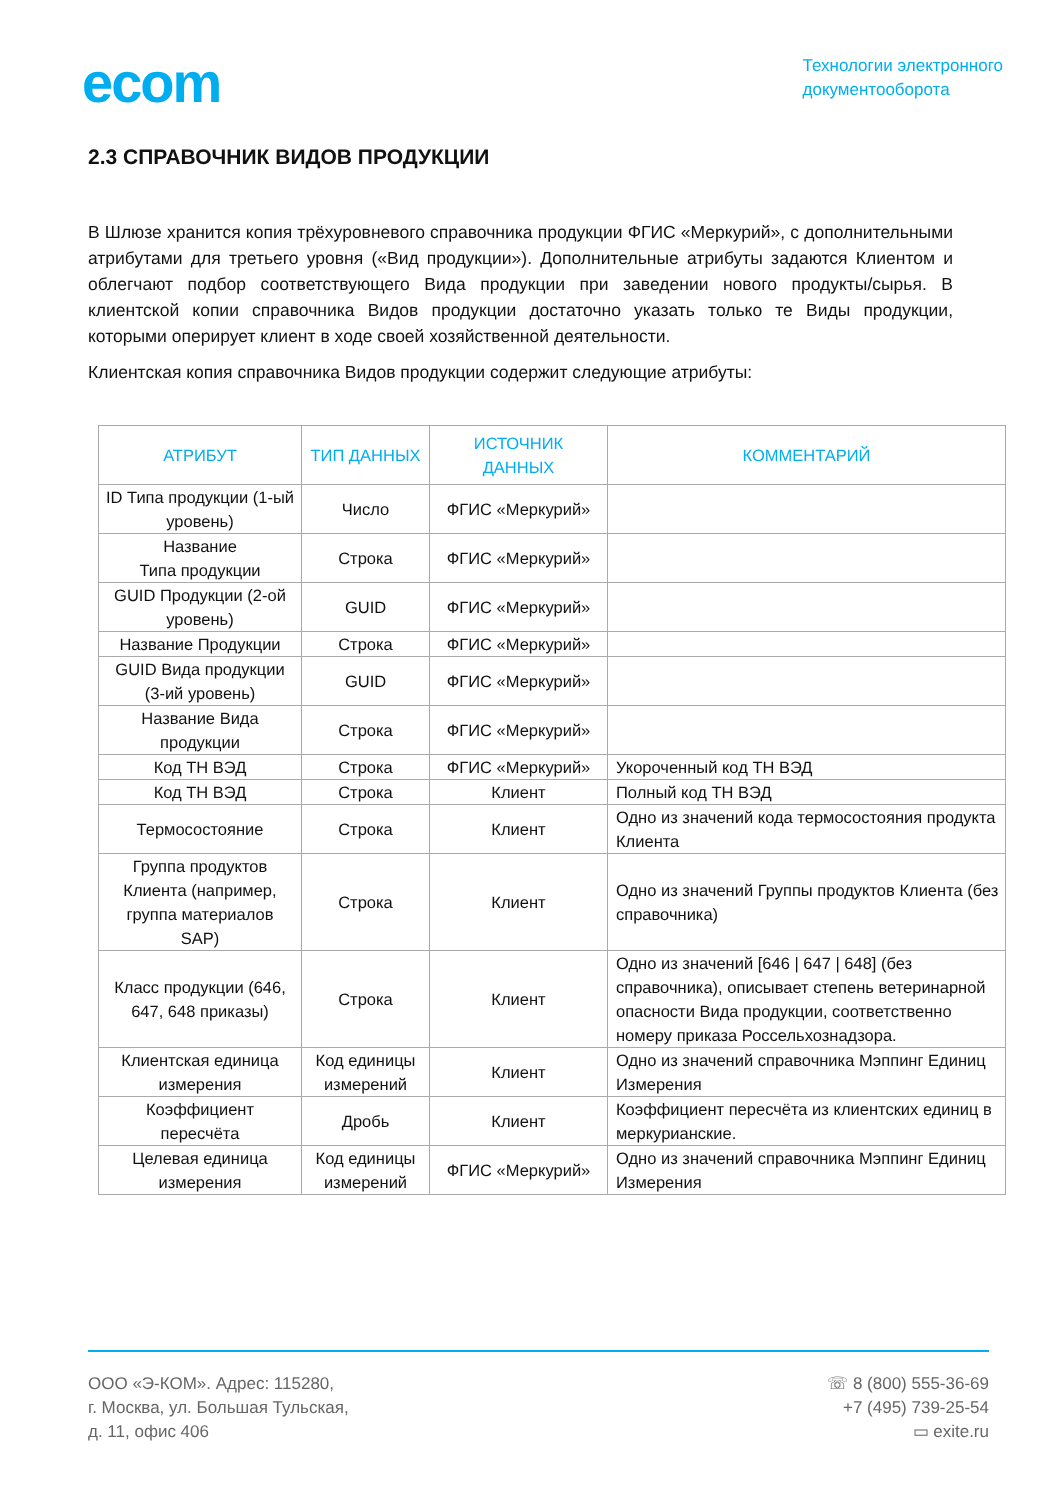ecom
Технологии электронного
документооборота
2.3 СПРАВОЧНИК ВИДОВ ПРОДУКЦИИ
В Шлюзе хранится копия трёхуровневого справочника продукции ФГИС «Меркурий», с дополнительными атрибутами для третьего уровня («Вид продукции»). Дополнительные атрибуты задаются Клиентом и облегчают подбор соответствующего Вида продукции при заведении нового продукты/сырья. В клиентской копии справочника Видов продукции достаточно указать только те Виды продукции, которыми оперирует клиент в ходе своей хозяйственной деятельности.
Клиентская копия справочника Видов продукции содержит следующие атрибуты:
| АТРИБУТ | ТИП ДАННЫХ | ИСТОЧНИК ДАННЫХ | КОММЕНТАРИЙ |
| --- | --- | --- | --- |
| ID Типа продукции (1-ый уровень) | Число | ФГИС «Меркурий» | |
| Название Типа продукции | Строка | ФГИС «Меркурий» | |
| GUID Продукции (2-ой уровень) | GUID | ФГИС «Меркурий» | |
| Название Продукции | Строка | ФГИС «Меркурий» | |
| GUID Вида продукции (3-ий уровень) | GUID | ФГИС «Меркурий» | |
| Название Вида продукции | Строка | ФГИС «Меркурий» | |
| Код ТН ВЭД | Строка | ФГИС «Меркурий» | Укороченный код ТН ВЭД |
| Код ТН ВЭД | Строка | Клиент | Полный код ТН ВЭД |
| Термосостояние | Строка | Клиент | Одно из значений кода термосостояния продукта Клиента |
| Группа продуктов Клиента (например, группа материалов SAP) | Строка | Клиент | Одно из значений Группы продуктов Клиента (без справочника) |
| Класс продукции (646, 647, 648 приказы) | Строка | Клиент | Одно из значений [646 / 647 / 648] (без справочника), описывает степень ветеринарной опасности Вида продукции, соответственно номеру приказа Россельхознадзора. |
| Клиентская единица измерения | Код единицы измерений | Клиент | Одно из значений справочника Мэппинг Единиц Измерения |
| Коэффициент пересчёта | Дробь | Клиент | Коэффициент пересчёта из клиентских единиц в меркурианские. |
| Целевая единица измерения | Код единицы измерений | ФГИС «Меркурий» | Одно из значений справочника Мэппинг Единиц Измерения |
ООО «Э-КОМ». Адрес: 115280,
г. Москва, ул. Большая Тульская,
д. 11, офис 406
☏ 8 (800) 555-36-69
+7 (495) 739-25-54
▭ exite.ru